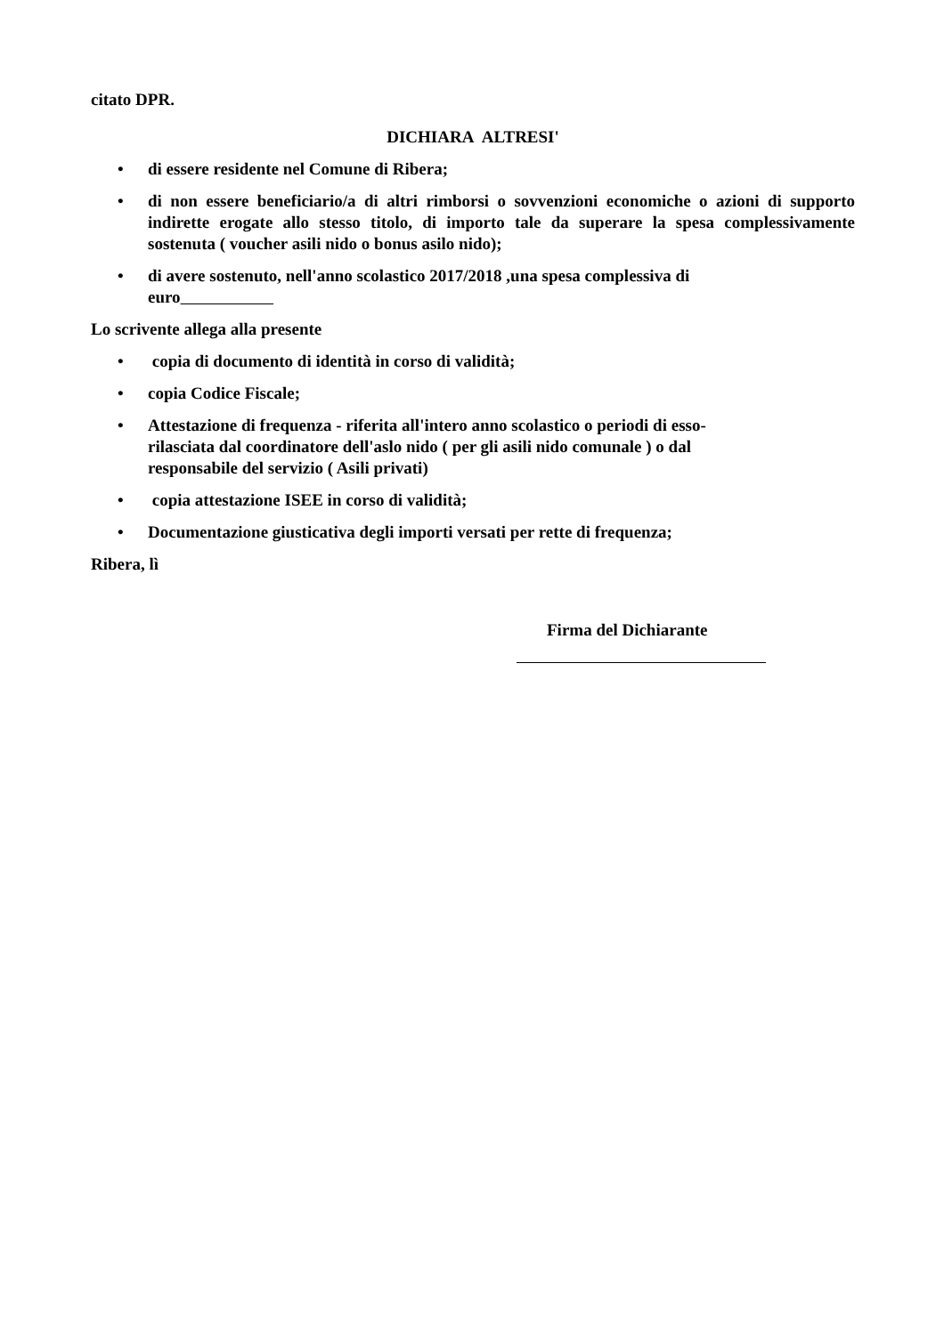citato DPR.
DICHIARA ALTRESI'
• di essere residente nel Comune di Ribera;
• di non essere beneficiario/a di altri rimborsi o sovvenzioni economiche o azioni di supporto indirette erogate allo stesso titolo, di importo tale da superare la spesa complessivamente sostenuta ( voucher asili nido o bonus asilo nido);
• di avere sostenuto, nell'anno scolastico 2017/2018 ,una spesa complessiva di
euro
Lo scrivente allega alla presente
• copia di documento di identità in corso di validità;
• copia Codice Fiscale;
• Attestazione di frequenza - riferita all'intero anno scolastico o periodi di esso-
rilasciata dal coordinatore dell'aslo nido ( per gli asili nido comunale ) o dal
responsabile del servizio ( Asili privati)
• copia attestazione ISEE in corso di validità;
• Documentazione giusticativa degli importi versati per rette di frequenza;
Ribera, lì
Firma del Dichiarante